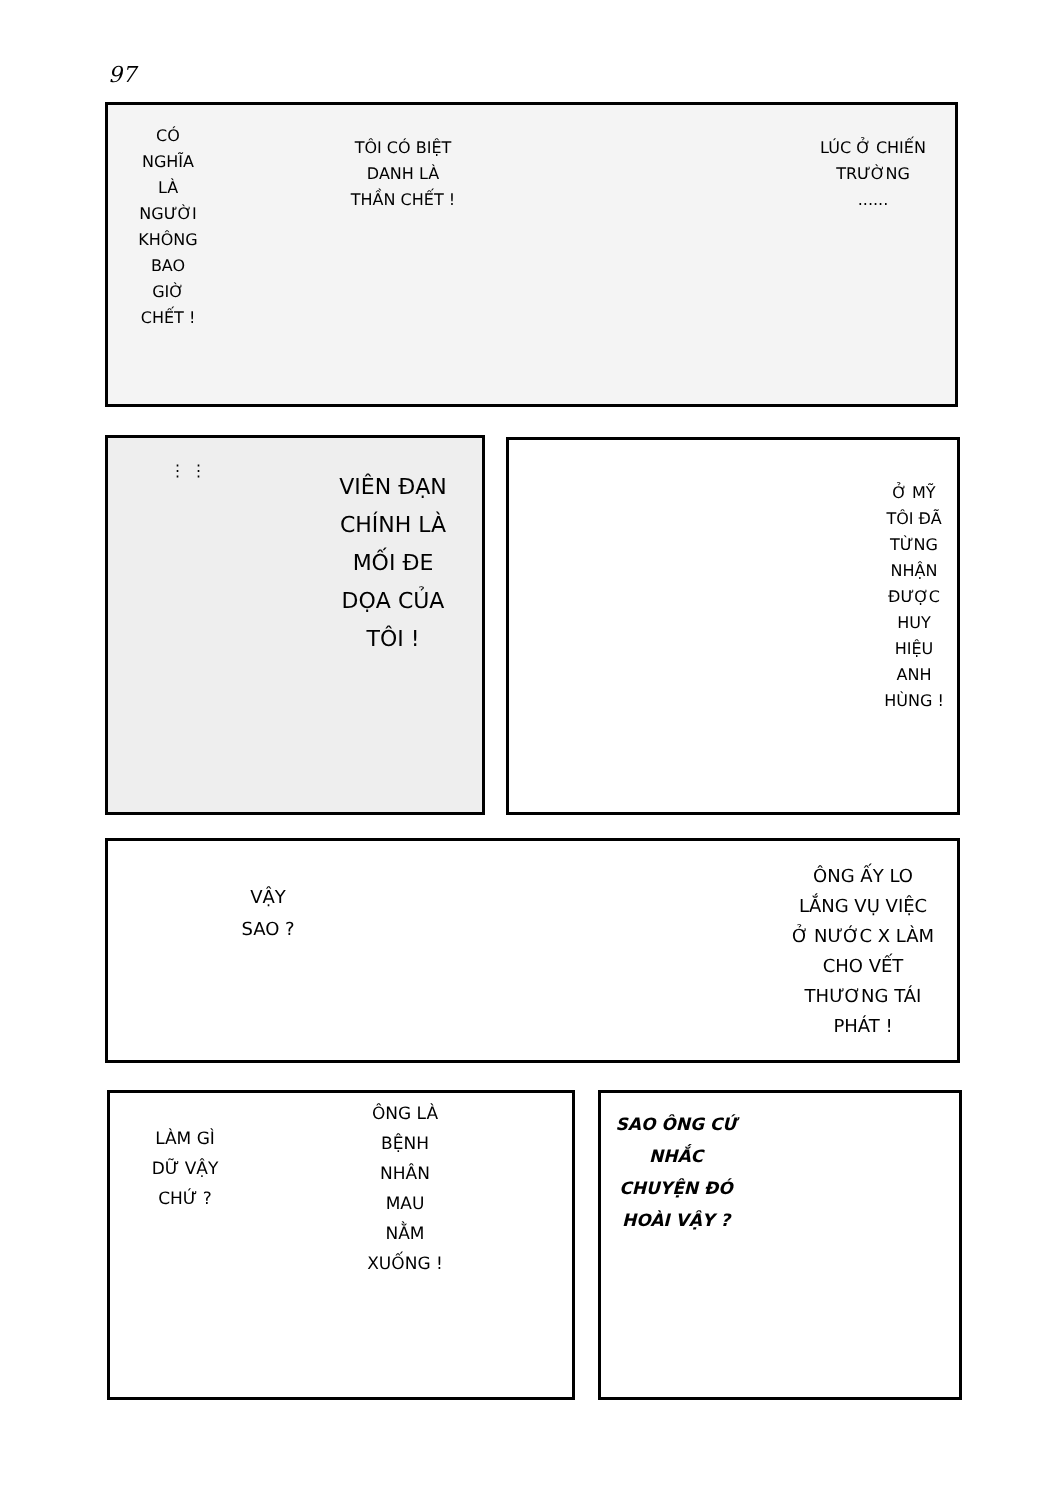97
CÓ
NGHĨA
LÀ
NGƯỜI
KHÔNG
BAO
GIỜ
CHẾT !
TÔI CÓ BIỆT
DANH LÀ
THẦN CHẾT !
LÚC Ở CHIẾN
TRƯỜNG
......
⋮ ⋮
VIÊN ĐẠN
CHÍNH LÀ
MỐI ĐE
DỌA CỦA
TÔI !
Ở MỸ
TÔI ĐÃ
TỪNG
NHẬN
ĐƯỢC
HUY
HIỆU
ANH
HÙNG !
VẬY
SAO ?
ÔNG ẤY LO
LẮNG VỤ VIỆC
Ở NƯỚC X LÀM
CHO VẾT
THƯƠNG TÁI
PHÁT !
LÀM GÌ
DỮ VẬY
CHỨ ?
ÔNG LÀ
BỆNH
NHÂN
MAU
NẰM
XUỐNG !
SAO ÔNG CỨ
NHẮC
CHUYỆN ĐÓ
HOÀI VẬY ?